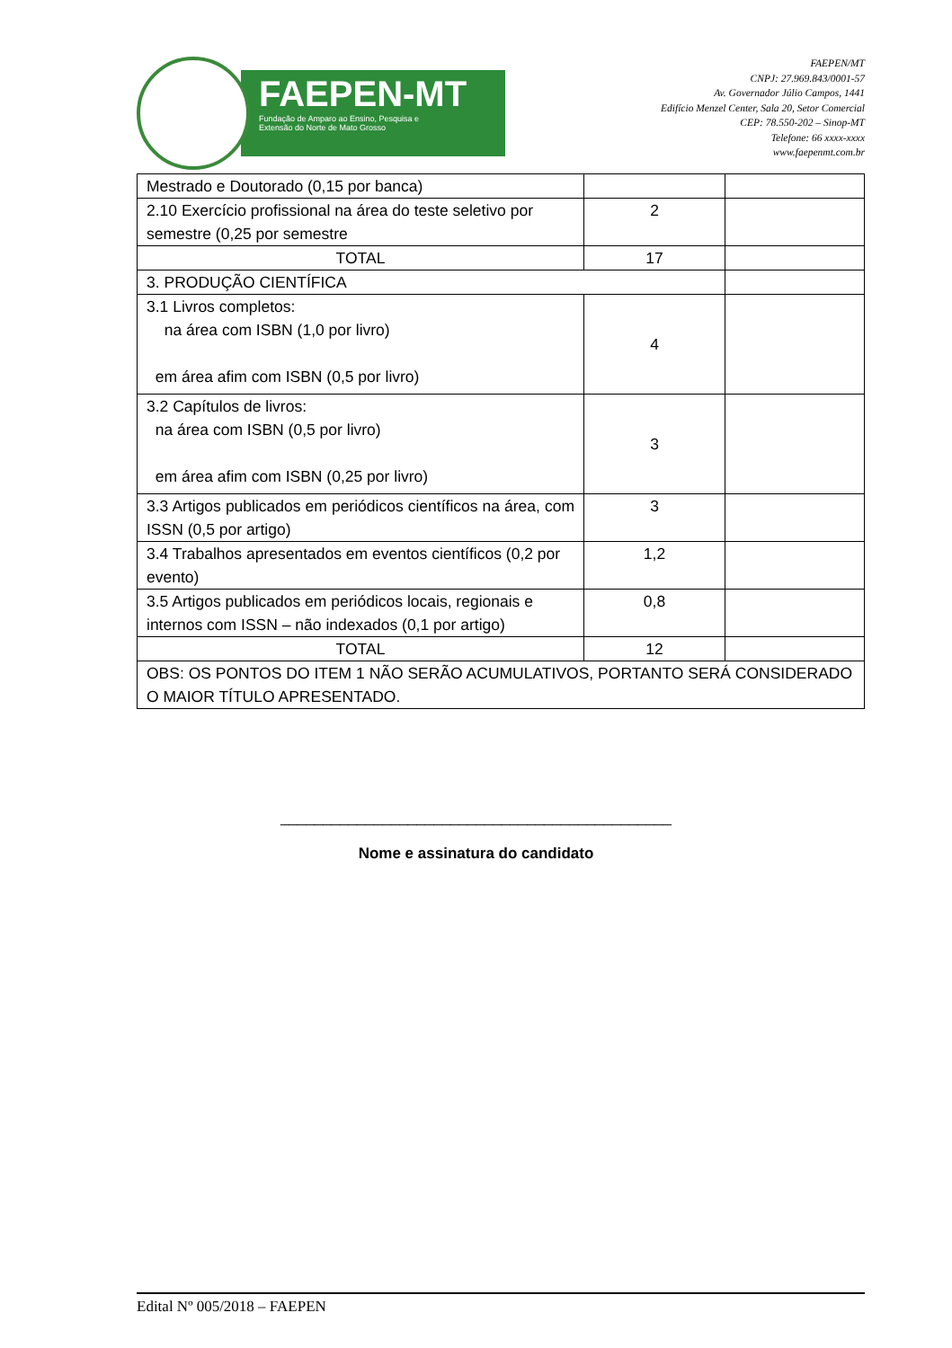FAEPEN-MT
Fundação de Amparo ao Ensino, Pesquisa e
Extensão do Norte de Mato Grosso
FAEPEN/MT
CNPJ: 27.969.843/0001-57
Av. Governador Júlio Campos, 1441
Edifício Menzel Center, Sala 20, Setor Comercial
CEP: 78.550-202 – Sinop-MT
Telefone: 66 xxxx-xxxx
www.faepenmt.com.br
| Mestrado e Doutorado (0,15 por banca) | | |
| 2.10 Exercício profissional na área do teste seletivo por semestre (0,25 por semestre | 2 | |
| TOTAL | 17 | |
| 3. PRODUÇÃO CIENTÍFICA | | |
| 3.1 Livros completos: na área com ISBN (1,0 por livro) em área afim com ISBN (0,5 por livro) | 4 | |
| 3.2 Capítulos de livros: na área com ISBN (0,5 por livro) em área afim com ISBN (0,25 por livro) | 3 | |
| 3.3 Artigos publicados em periódicos científicos na área, com ISSN (0,5 por artigo) | 3 | |
| 3.4 Trabalhos apresentados em eventos científicos (0,2 por evento) | 1,2 | |
| 3.5 Artigos publicados em periódicos locais, regionais e internos com ISSN – não indexados (0,1 por artigo) | 0,8 | |
| TOTAL | 12 | |
| OBS: OS PONTOS DO ITEM 1 NÃO SERÃO ACUMULATIVOS, PORTANTO SERÁ CONSIDERADO O MAIOR TÍTULO APRESENTADO. | | |
______________________________________________
Nome e assinatura do candidato
Edital Nº 005/2018 – FAEPEN